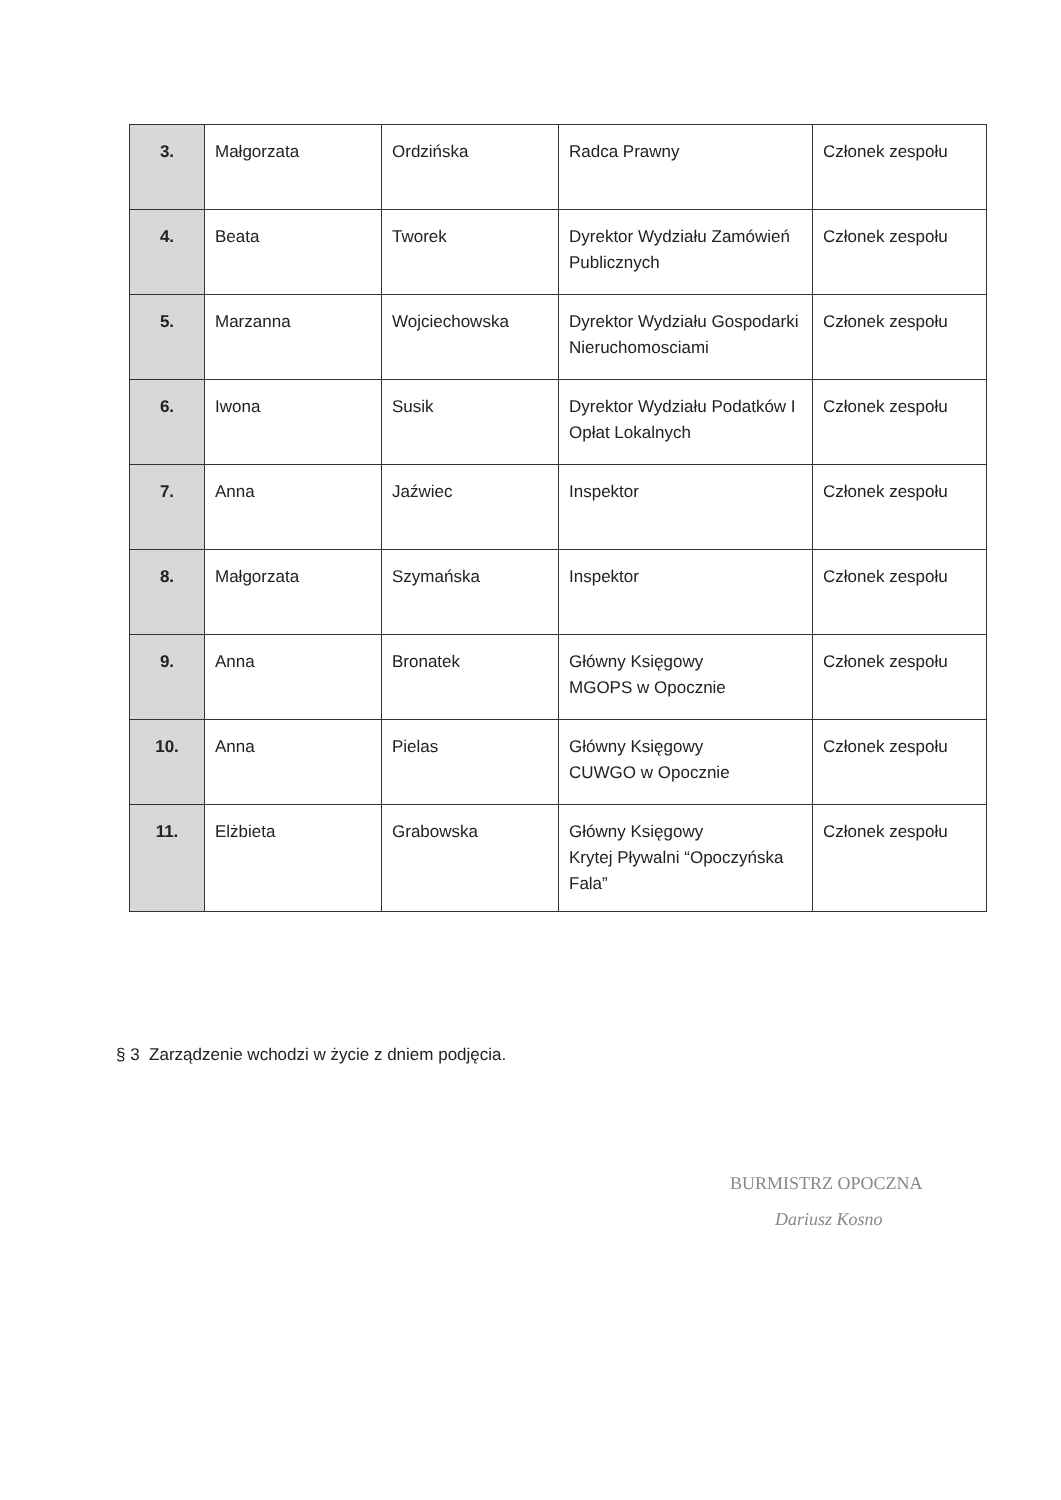| 3. | Małgorzata | Ordzińska | Radca Prawny | Członek zespołu |
| 4. | Beata | Tworek | Dyrektor Wydziału Zamówień Publicznych | Członek zespołu |
| 5. | Marzanna | Wojciechowska | Dyrektor Wydziału Gospodarki Nieruchomosciami | Członek zespołu |
| 6. | Iwona | Susik | Dyrektor Wydziału Podatków I Opłat Lokalnych | Członek zespołu |
| 7. | Anna | Jaźwiec | Inspektor | Członek zespołu |
| 8. | Małgorzata | Szymańska | Inspektor | Członek zespołu |
| 9. | Anna | Bronatek | Główny Księgowy MGOPS w Opocznie | Członek zespołu |
| 10. | Anna | Pielas | Główny Księgowy CUWGO w Opocznie | Członek zespołu |
| 11. | Elżbieta | Grabowska | Główny Księgowy Krytej Pływalni “Opoczyńska Fala” | Członek zespołu |
§ 3 Zarządzenie wchodzi w życie z dniem podjęcia.
BURMISTRZ OPOCZNA
Dariusz Kosno